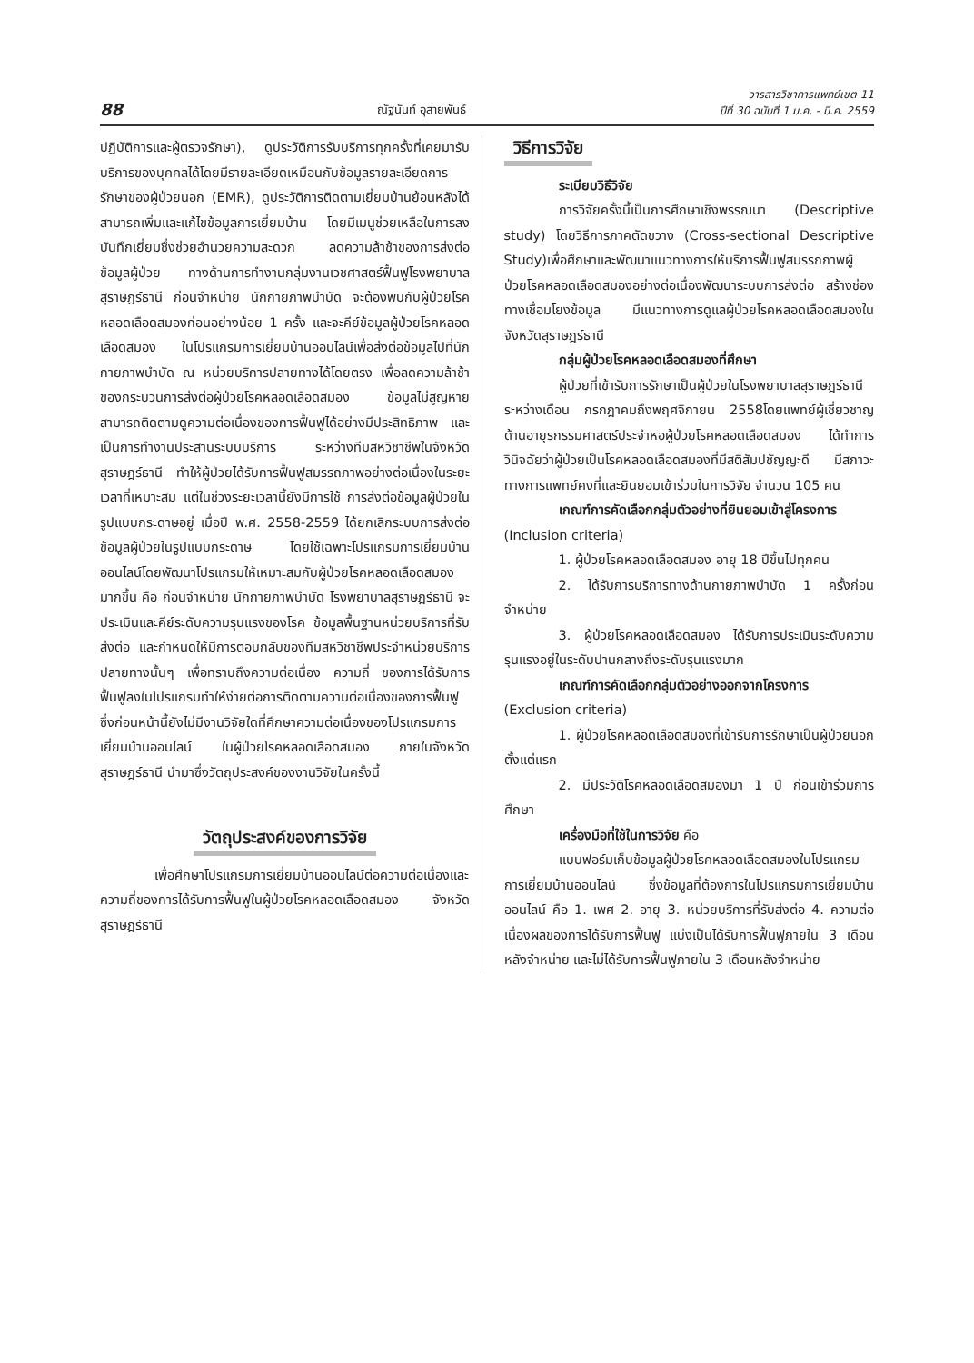88 ณัฐนันท์ อุสายพันธ์ วารสารวิชาการแพทย์เขต 11
ปีที่ 30 ฉบับที่ 1 ม.ค. - มี.ค. 2559
ปฏิบัติการและผู้ตรวจรักษา), ดูประวัติการรับบริการทุกครั้งที่เคยมารับบริการของบุคคลได้โดยมีรายละเอียดเหมือนกับข้อมูลรายละเอียดการรักษาของผู้ป่วยนอก (EMR), ดูประวัติการติดตามเยี่ยมบ้านย้อนหลังได้ สามารถเพิ่มและแก้ไขข้อมูลการเยี่ยมบ้าน โดยมีเมนูช่วยเหลือในการลงบันทึกเยี่ยมซึ่งช่วยอำนวยความสะดวก ลดความล้าช้าของการส่งต่อข้อมูลผู้ป่วย ทางด้านการทำงานกลุ่มงานเวชศาสตร์ฟื้นฟูโรงพยาบาลสุราษฎร์ธานี ก่อนจำหน่าย นักกายภาพบำบัด จะต้องพบกับผู้ป่วยโรคหลอดเลือดสมองก่อนอย่างน้อย 1 ครั้ง และจะคีย์ข้อมูลผู้ป่วยโรคหลอดเลือดสมอง ในโปรแกรมการเยี่ยมบ้านออนไลน์เพื่อส่งต่อข้อมูลไปที่นักกายภาพบำบัด ณ หน่วยบริการปลายทางได้โดยตรง เพื่อลดความล้าช้าของกระบวนการส่งต่อผู้ป่วยโรคหลอดเลือดสมอง ข้อมูลไม่สูญหาย สามารถติดตามดูความต่อเนื่องของการฟื้นฟูได้อย่างมีประสิทธิภาพ และเป็นการทำงานประสานระบบบริการ ระหว่างทีมสหวิชาชีพในจังหวัดสุราษฎร์ธานี ทำให้ผู้ป่วยได้รับการฟื้นฟูสมรรถภาพอย่างต่อเนื่องในระยะเวลาที่เหมาะสม แต่ในช่วงระยะเวลานี้ยังมีการใช้ การส่งต่อข้อมูลผู้ป่วยในรูปแบบกระดาษอยู่ เมื่อปี พ.ศ. 2558-2559 ได้ยกเลิกระบบการส่งต่อข้อมูลผู้ป่วยในรูปแบบกระดาษ โดยใช้เฉพาะโปรแกรมการเยี่ยมบ้านออนไลน์โดยพัฒนาโปรแกรมให้เหมาะสมกับผู้ป่วยโรคหลอดเลือดสมองมากขึ้น คือ ก่อนจำหน่าย นักกายภาพบำบัด โรงพยาบาลสุราษฎร์ธานี จะประเมินและคีย์ระดับความรุนแรงของโรค ข้อมูลพื้นฐานหน่วยบริการที่รับส่งต่อ และกำหนดให้มีการตอบกลับของทีมสหวิชาชีพประจำหน่วยบริการปลายทางนั้นๆ เพื่อทราบถึงความต่อเนื่อง ความถี่ ของการได้รับการฟื้นฟูลงในโปรแกรมทำให้ง่ายต่อการติดตามความต่อเนื่องของการฟื้นฟู ซึ่งก่อนหน้านี้ยังไม่มีงานวิจัยใดที่ศึกษาความต่อเนื่องของโปรแกรมการเยี่ยมบ้านออนไลน์ ในผู้ป่วยโรคหลอดเลือดสมอง ภายในจังหวัดสุราษฎร์ธานี นำมาซึ่งวัตถุประสงค์ของงานวิจัยในครั้งนี้
วัตถุประสงค์ของการวิจัย
เพื่อศึกษาโปรแกรมการเยี่ยมบ้านออนไลน์ต่อความต่อเนื่องและความถี่ของการได้รับการฟื้นฟูในผู้ป่วยโรคหลอดเลือดสมอง จังหวัดสุราษฎร์ธานี
วิธีการวิจัย
ระเบียบวิธีวิจัย
การวิจัยครั้งนี้เป็นการศึกษาเชิงพรรณนา (Descriptive study) โดยวิธีการภาคตัดขวาง (Cross-sectional Descriptive Study)เพื่อศึกษาและพัฒนาแนวทางการให้บริการฟื้นฟูสมรรถภาพผู้ป่วยโรคหลอดเลือดสมองอย่างต่อเนื่องพัฒนาระบบการส่งต่อ สร้างช่องทางเชื่อมโยงข้อมูล มีแนวทางการดูแลผู้ป่วยโรคหลอดเลือดสมองในจังหวัดสุราษฎร์ธานี
กลุ่มผู้ป่วยโรคหลอดเลือดสมองที่ศึกษา
ผู้ป่วยที่เข้ารับการรักษาเป็นผู้ป่วยในโรงพยาบาลสุราษฎร์ธานี ระหว่างเดือน กรกฎาคมถึงพฤศจิกายน 2558โดยแพทย์ผู้เชี่ยวชาญด้านอายุรกรรมศาสตร์ประจำหอผู้ป่วยโรคหลอดเลือดสมอง ได้ทำการวินิจฉัยว่าผู้ป่วยเป็นโรคหลอดเลือดสมองที่มีสติสัมปชัญญะดี มีสภาวะทางการแพทย์คงที่และยินยอมเข้าร่วมในการวิจัย จำนวน 105 คน
เกณฑ์การคัดเลือกกลุ่มตัวอย่างที่ยินยอมเข้าสู่โครงการ (Inclusion criteria)
1. ผู้ป่วยโรคหลอดเลือดสมอง อายุ 18 ปีขึ้นไปทุกคน
2. ได้รับการบริการทางด้านกายภาพบำบัด 1 ครั้งก่อนจำหน่าย
3. ผู้ป่วยโรคหลอดเลือดสมอง ได้รับการประเมินระดับความรุนแรงอยู่ในระดับปานกลางถึงระดับรุนแรงมาก
เกณฑ์การคัดเลือกกลุ่มตัวอย่างออกจากโครงการ (Exclusion criteria)
1. ผู้ป่วยโรคหลอดเลือดสมองที่เข้ารับการรักษาเป็นผู้ป่วยนอกตั้งแต่แรก
2. มีประวัติโรคหลอดเลือดสมองมา 1 ปี ก่อนเข้าร่วมการศึกษา
เครื่องมือที่ใช้ในการวิจัย คือ
แบบฟอร์มเก็บข้อมูลผู้ป่วยโรคหลอดเลือดสมองในโปรแกรมการเยี่ยมบ้านออนไลน์ ซึ่งข้อมูลที่ต้องการในโปรแกรมการเยี่ยมบ้านออนไลน์ คือ 1. เพศ 2. อายุ 3. หน่วยบริการที่รับส่งต่อ 4. ความต่อเนื่องผลของการได้รับการฟื้นฟู แบ่งเป็นได้รับการฟื้นฟูภายใน 3 เดือนหลังจำหน่าย และไม่ได้รับการฟื้นฟูภายใน 3 เดือนหลังจำหน่าย